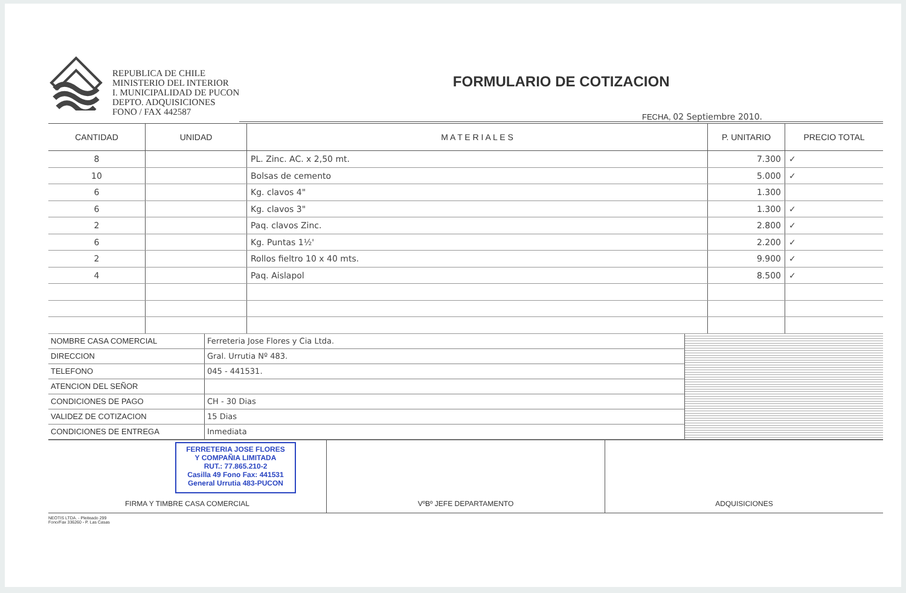REPUBLICA DE CHILE
MINISTERIO DEL INTERIOR
I. MUNICIPALIDAD DE PUCON
DEPTO. ADQUISICIONES
FONO / FAX 442587
FORMULARIO DE COTIZACION
FECHA, 02 Septiembre 2010.
| CANTIDAD | UNIDAD | M A T E R I A L E S | P. UNITARIO | PRECIO TOTAL |
| --- | --- | --- | --- | --- |
| 8 | | PL. Zinc. AC. x 2,50 mt. | 7.300 | ✓ |
| 10 | | Bolsas de cemento | 5.000 | ✓ |
| 6 | | Kg. clavos 4" | 1.300 | |
| 6 | | Kg. clavos 3" | 1.300 | ✓ |
| 2 | | Paq. clavos Zinc. | 2.800 | ✓ |
| 6 | | Kg. Puntas 1½' | 2.200 | ✓ |
| 2 | | Rollos fieltro 10 x 40 mts. | 9.900 | ✓ |
| 4 | | Paq. Aislapol | 8.500 | ✓ |
| NOMBRE CASA COMERCIAL | Ferreteria Jose Flores y Cia Ltda. | |
| DIRECCION | Gral. Urrutia Nº 483. | |
| TELEFONO | 045 - 441531. | |
| ATENCION DEL SEÑOR | | |
| CONDICIONES DE PAGO | CH - 30 Dias | |
| VALIDEZ DE COTIZACION | 15 Dias | |
| CONDICIONES DE ENTREGA | Inmediata | |
FERRETERIA JOSE FLORES
Y COMPAÑIA LIMITADA
RUT.: 77.865.210-2
Casilla 49 Fono Fax: 441531
General Urrutia 483-PUCON
FIRMA Y TIMBRE CASA COMERCIAL
VºBº JEFE DEPARTAMENTO ADQUISICIONES
NEOTIS LTDA. - Pleiteado 299
Fono/Fax 336260 - P. Las Casas